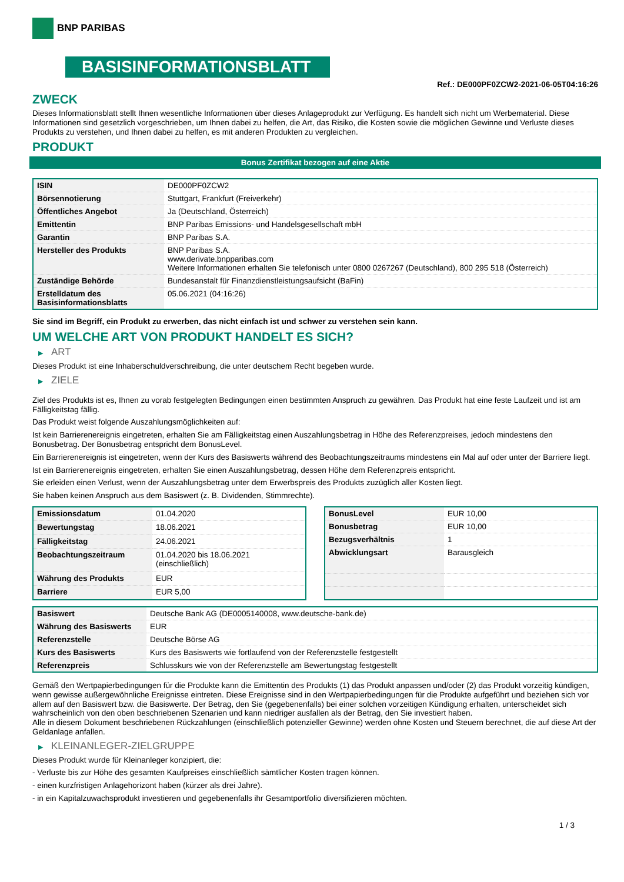BNP PARIBAS
BASISINFORMATIONSBLATT
Ref.: DE000PF0ZCW2-2021-06-05T04:16:26
ZWECK
Dieses Informationsblatt stellt Ihnen wesentliche Informationen über dieses Anlageprodukt zur Verfügung. Es handelt sich nicht um Werbematerial. Diese Informationen sind gesetzlich vorgeschrieben, um Ihnen dabei zu helfen, die Art, das Risiko, die Kosten sowie die möglichen Gewinne und Verluste dieses Produkts zu verstehen, und Ihnen dabei zu helfen, es mit anderen Produkten zu vergleichen.
PRODUKT
Bonus Zertifikat bezogen auf eine Aktie
| ISIN | DE000PF0ZCW2 |
| Börsennotierung | Stuttgart, Frankfurt (Freiverkehr) |
| Öffentliches Angebot | Ja (Deutschland, Österreich) |
| Emittentin | BNP Paribas Emissions- und Handelsgesellschaft mbH |
| Garantin | BNP Paribas S.A. |
| Hersteller des Produkts | BNP Paribas S.A. www.derivate.bnpparibas.com Weitere Informationen erhalten Sie telefonisch unter 0800 0267267 (Deutschland), 800 295 518 (Österreich) |
| Zuständige Behörde | Bundesanstalt für Finanzdienstleistungsaufsicht (BaFin) |
| Erstelldatum des Basisinformationsblatts | 05.06.2021 (04:16:26) |
Sie sind im Begriff, ein Produkt zu erwerben, das nicht einfach ist und schwer zu verstehen sein kann.
UM WELCHE ART VON PRODUKT HANDELT ES SICH?
▶ ART
Dieses Produkt ist eine Inhaberschuldverschreibung, die unter deutschem Recht begeben wurde.
▶ ZIELE
Ziel des Produkts ist es, Ihnen zu vorab festgelegten Bedingungen einen bestimmten Anspruch zu gewähren. Das Produkt hat eine feste Laufzeit und ist am Fälligkeitstag fällig.
Das Produkt weist folgende Auszahlungsmöglichkeiten auf:
Ist kein Barrierenereignis eingetreten, erhalten Sie am Fälligkeitstag einen Auszahlungsbetrag in Höhe des Referenzpreises, jedoch mindestens den Bonusbetrag. Der Bonusbetrag entspricht dem BonusLevel.
Ein Barrierenereignis ist eingetreten, wenn der Kurs des Basiswerts während des Beobachtungszeitraums mindestens ein Mal auf oder unter der Barriere liegt.
Ist ein Barrierenereignis eingetreten, erhalten Sie einen Auszahlungsbetrag, dessen Höhe dem Referenzpreis entspricht.
Sie erleiden einen Verlust, wenn der Auszahlungsbetrag unter dem Erwerbspreis des Produkts zuzüglich aller Kosten liegt.
Sie haben keinen Anspruch aus dem Basiswert (z. B. Dividenden, Stimmrechte).
| Emissionsdatum | 01.04.2020 |
| Bewertungstag | 18.06.2021 |
| Fälligkeitstag | 24.06.2021 |
| Beobachtungszeitraum | 01.04.2020 bis 18.06.2021 (einschließlich) |
| Währung des Produkts | EUR |
| Barriere | EUR 5,00 |
| BonusLevel | EUR 10,00 |
| Bonusbetrag | EUR 10,00 |
| Bezugsverhältnis | 1 |
| Abwicklungsart | Barausgleich |
| Basiswert | Deutsche Bank AG (DE0005140008, www.deutsche-bank.de) |
| Währung des Basiswerts | EUR |
| Referenzstelle | Deutsche Börse AG |
| Kurs des Basiswerts | Kurs des Basiswerts wie fortlaufend von der Referenzstelle festgestellt |
| Referenzpreis | Schlusskurs wie von der Referenzstelle am Bewertungstag festgestellt |
Gemäß den Wertpapierbedingungen für die Produkte kann die Emittentin des Produkts (1) das Produkt anpassen und/oder (2) das Produkt vorzeitig kündigen, wenn gewisse außergewöhnliche Ereignisse eintreten. Diese Ereignisse sind in den Wertpapierbedingungen für die Produkte aufgeführt und beziehen sich vor allem auf den Basiswert bzw. die Basiswerte. Der Betrag, den Sie (gegebenenfalls) bei einer solchen vorzeitigen Kündigung erhalten, unterscheidet sich wahrscheinlich von den oben beschriebenen Szenarien und kann niedriger ausfallen als der Betrag, den Sie investiert haben.
Alle in diesem Dokument beschriebenen Rückzahlungen (einschließlich potenzieller Gewinne) werden ohne Kosten und Steuern berechnet, die auf diese Art der Geldanlage anfallen.
▶ KLEINANLEGER-ZIELGRUPPE
Dieses Produkt wurde für Kleinanleger konzipiert, die:
- Verluste bis zur Höhe des gesamten Kaufpreises einschließlich sämtlicher Kosten tragen können.
- einen kurzfristigen Anlagehorizont haben (kürzer als drei Jahre).
- in ein Kapitalzuwachsprodukt investieren und gegebenenfalls ihr Gesamtportfolio diversifizieren möchten.
1 / 3